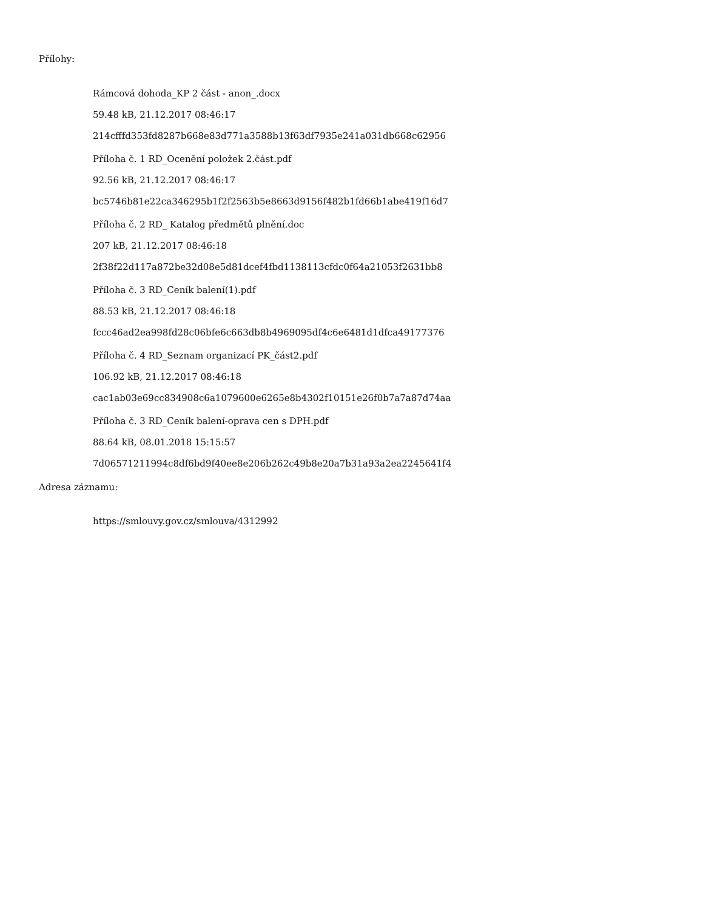Přílohy:
Rámcová dohoda_KP 2 část - anon_.docx
59.48 kB, 21.12.2017 08:46:17
214cfffd353fd8287b668e83d771a3588b13f63df7935e241a031db668c62956
Příloha č. 1 RD_Ocenění položek 2.část.pdf
92.56 kB, 21.12.2017 08:46:17
bc5746b81e22ca346295b1f2f2563b5e8663d9156f482b1fd66b1abe419f16d7
Příloha č. 2 RD_ Katalog předmětů plnění.doc
207 kB, 21.12.2017 08:46:18
2f38f22d117a872be32d08e5d81dcef4fbd1138113cfdc0f64a21053f2631bb8
Příloha č. 3 RD_Ceník balení(1).pdf
88.53 kB, 21.12.2017 08:46:18
fccc46ad2ea998fd28c06bfe6c663db8b4969095df4c6e6481d1dfca49177376
Příloha č. 4 RD_Seznam organizací PK_část2.pdf
106.92 kB, 21.12.2017 08:46:18
cac1ab03e69cc834908c6a1079600e6265e8b4302f10151e26f0b7a7a87d74aa
Příloha č. 3 RD_Ceník balení-oprava cen s DPH.pdf
88.64 kB, 08.01.2018 15:15:57
7d06571211994c8df6bd9f40ee8e206b262c49b8e20a7b31a93a2ea2245641f4
Adresa záznamu:
https://smlouvy.gov.cz/smlouva/4312992